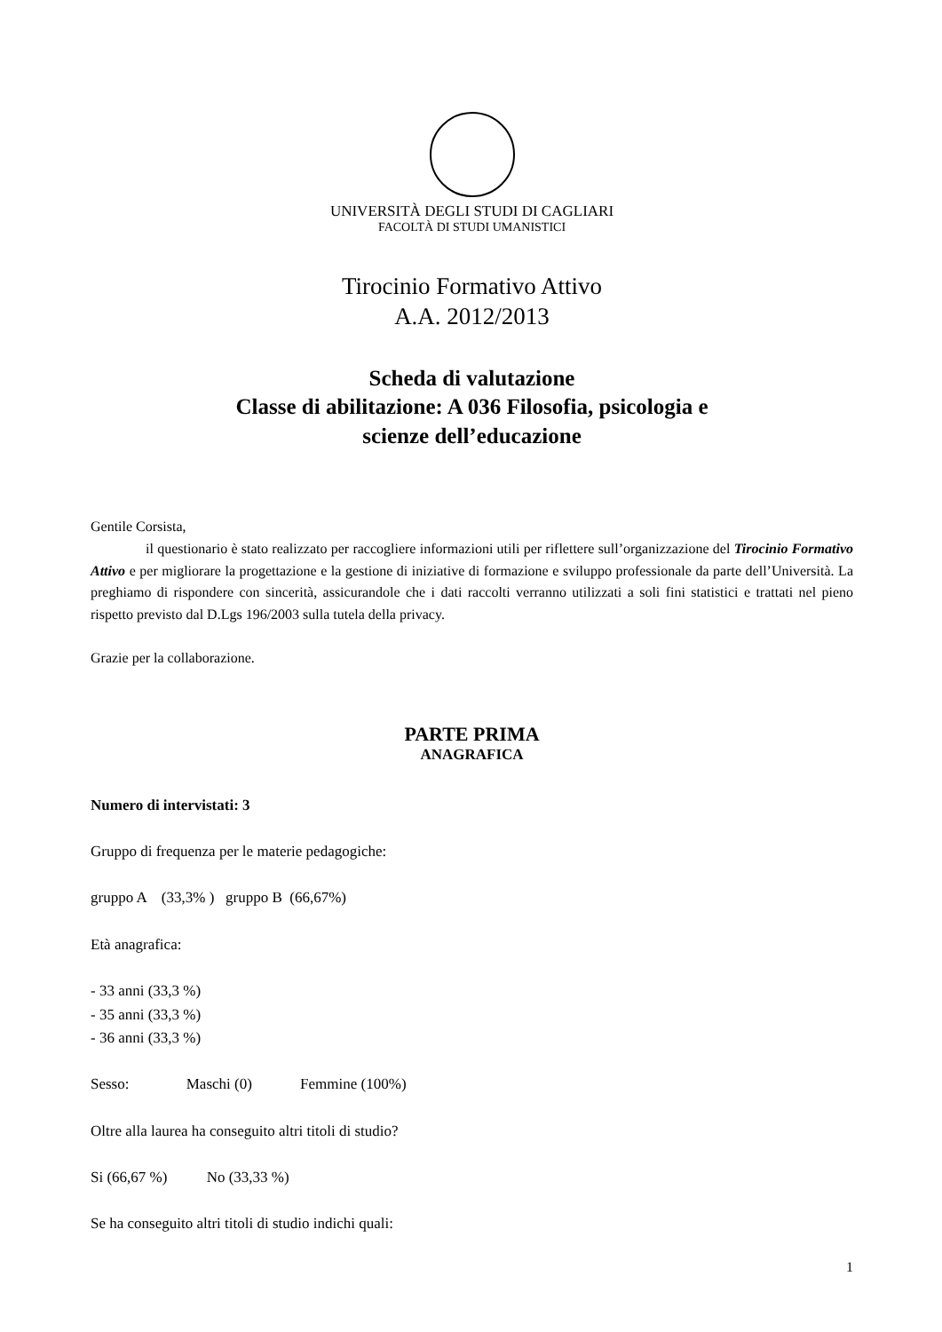UNIVERSITÀ DEGLI STUDI DI CAGLIARI
FACOLTÀ DI STUDI UMANISTICI
Tirocinio Formativo Attivo
A.A. 2012/2013
Scheda di valutazione
Classe di abilitazione: A 036 Filosofia, psicologia e
scienze dell’educazione
Gentile Corsista,
il questionario è stato realizzato per raccogliere informazioni utili per riflettere sull’organizzazione del Tirocinio Formativo Attivo e per migliorare la progettazione e la gestione di iniziative di formazione e sviluppo professionale da parte dell’Università. La preghiamo di rispondere con sincerità, assicurandole che i dati raccolti verranno utilizzati a soli fini statistici e trattati nel pieno rispetto previsto dal D.Lgs 196/2003 sulla tutela della privacy.
Grazie per la collaborazione.
PARTE PRIMA
ANAGRAFICA
Numero di intervistati: 3
Gruppo di frequenza per le materie pedagogiche:
gruppo A (33,3% ) gruppo B (66,67%)
Età anagrafica:
- 33 anni (33,3 %)
- 35 anni (33,3 %)
- 36 anni (33,3 %)
Sesso: Maschi (0) Femmine (100%)
Oltre alla laurea ha conseguito altri titoli di studio?
Si (66,67 %) No (33,33 %)
Se ha conseguito altri titoli di studio indichi quali:
1